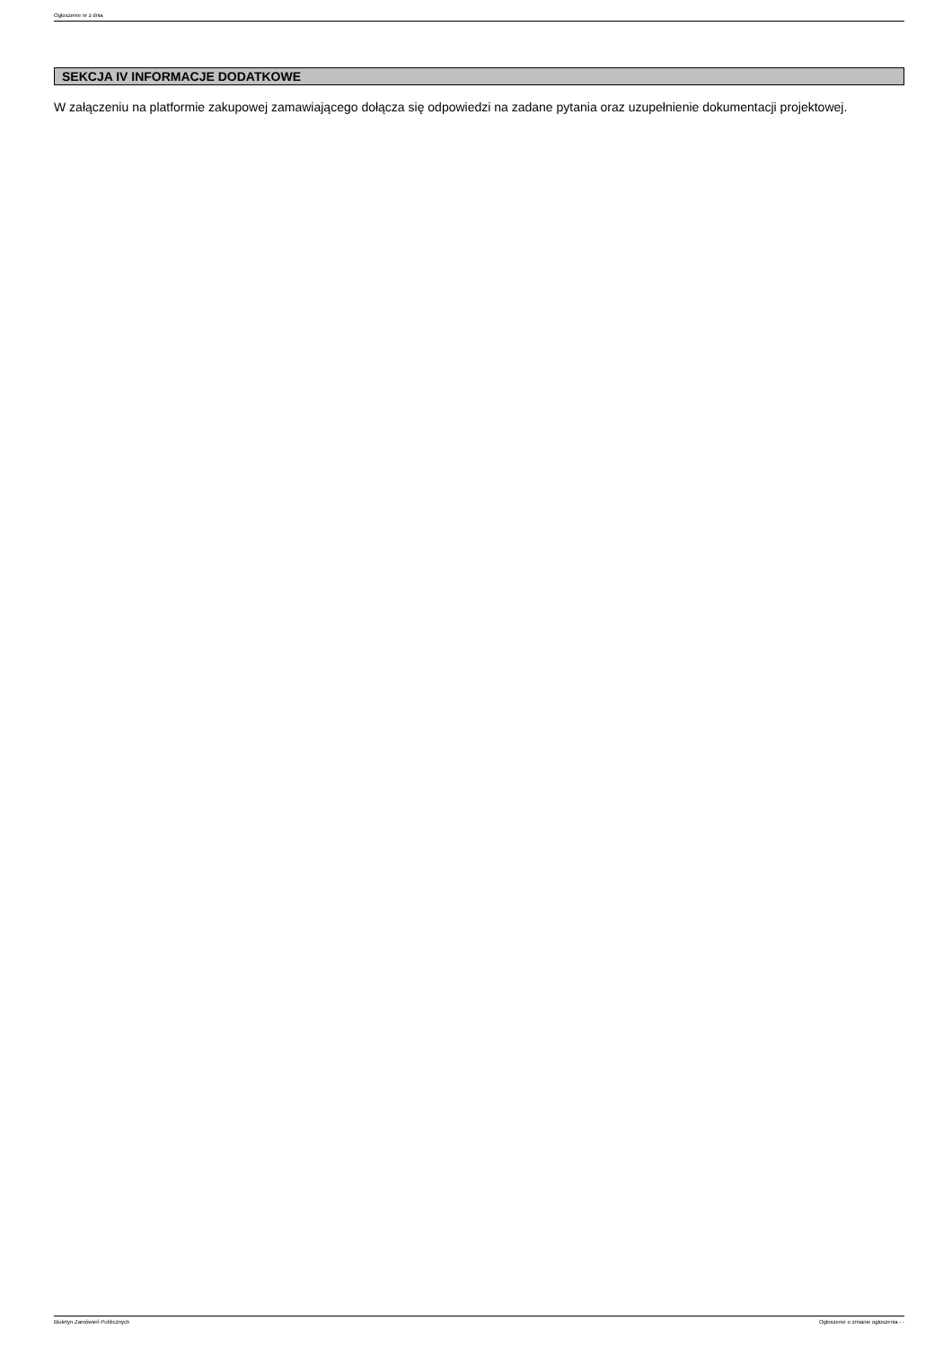Ogłoszenie nr z dnia
SEKCJA IV INFORMACJE DODATKOWE
W załączeniu na platformie zakupowej zamawiającego dołącza się odpowiedzi na zadane pytania oraz uzupełnienie dokumentacji projektowej.
Biuletyn Zamówień Publicznych Ogłoszenie o zmianie ogłoszenia - -